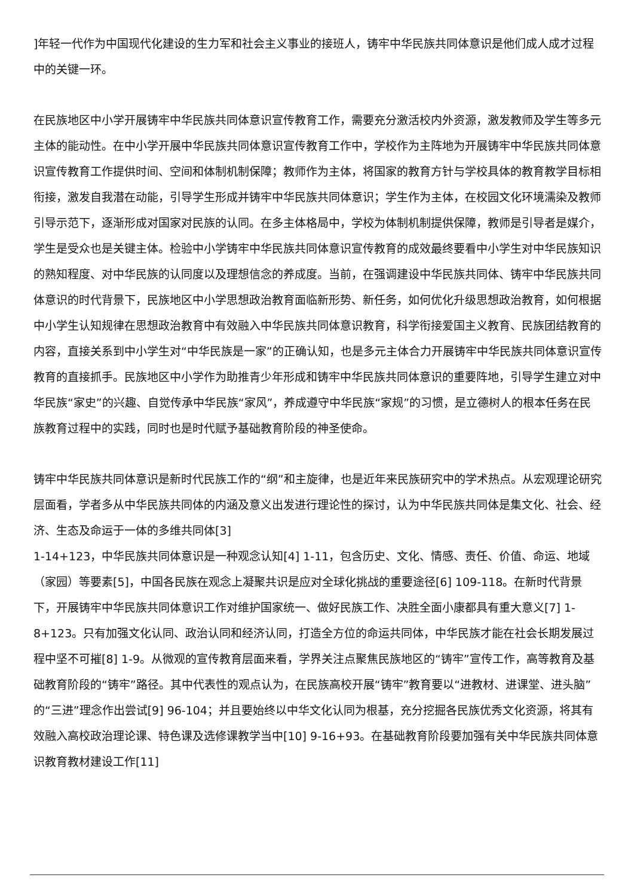]年轻一代作为中国现代化建设的生力军和社会主义事业的接班人，铸牢中华民族共同体意识是他们成人成才过程中的关键一环。
在民族地区中小学开展铸牢中华民族共同体意识宣传教育工作，需要充分激活校内外资源，激发教师及学生等多元主体的能动性。在中小学开展中华民族共同体意识宣传教育工作中，学校作为主阵地为开展铸牢中华民族共同体意识宣传教育工作提供时间、空间和体制机制保障；教师作为主体，将国家的教育方针与学校具体的教育教学目标相衔接，激发自我潜在动能，引导学生形成并铸牢中华民族共同体意识；学生作为主体，在校园文化环境濡染及教师引导示范下，逐渐形成对国家对民族的认同。在多主体格局中，学校为体制机制提供保障，教师是引导者是媒介，学生是受众也是关键主体。检验中小学铸牢中华民族共同体意识宣传教育的成效最终要看中小学生对中华民族知识的熟知程度、对中华民族的认同度以及理想信念的养成度。当前，在强调建设中华民族共同体、铸牢中华民族共同体意识的时代背景下，民族地区中小学思想政治教育面临新形势、新任务，如何优化升级思想政治教育，如何根据中小学生认知规律在思想政治教育中有效融入中华民族共同体意识教育，科学衔接爱国主义教育、民族团结教育的内容，直接关系到中小学生对“中华民族是一家”的正确认知，也是多元主体合力开展铸牢中华民族共同体意识宣传教育的直接抓手。民族地区中小学作为助推青少年形成和铸牢中华民族共同体意识的重要阵地，引导学生建立对中华民族“家史”的兴趣、自觉传承中华民族“家风”，养成遵守中华民族“家规”的习惯，是立德树人的根本任务在民族教育过程中的实践，同时也是时代赋予基础教育阶段的神圣使命。
铸牢中华民族共同体意识是新时代民族工作的“纲”和主旋律，也是近年来民族研究中的学术热点。从宏观理论研究层面看，学者多从中华民族共同体的内涵及意义出发进行理论性的探讨，认为中华民族共同体是集文化、社会、经济、生态及命运于一体的多维共同体[3]
1-14+123，中华民族共同体意识是一种观念认知[4] 1-11，包含历史、文化、情感、责任、价值、命运、地域（家园）等要素[5]，中国各民族在观念上凝聚共识是应对全球化挑战的重要途径[6] 109-118。在新时代背景下，开展铸牢中华民族共同体意识工作对维护国家统一、做好民族工作、决胜全面小康都具有重大意义[7] 1-8+123。只有加强文化认同、政治认同和经济认同，打造全方位的命运共同体，中华民族才能在社会长期发展过程中坚不可摧[8] 1-9。从微观的宣传教育层面来看，学界关注点聚焦民族地区的“铸牢”宣传工作，高等教育及基础教育阶段的“铸牢”路径。其中代表性的观点认为，在民族高校开展“铸牢”教育要以“进教材、进课堂、进头脑”的“三进”理念作出尝试[9] 96-104；并且要始终以中华文化认同为根基，充分挖掘各民族优秀文化资源，将其有效融入高校政治理论课、特色课及选修课教学当中[10] 9-16+93。在基础教育阶段要加强有关中华民族共同体意识教育教材建设工作[11]